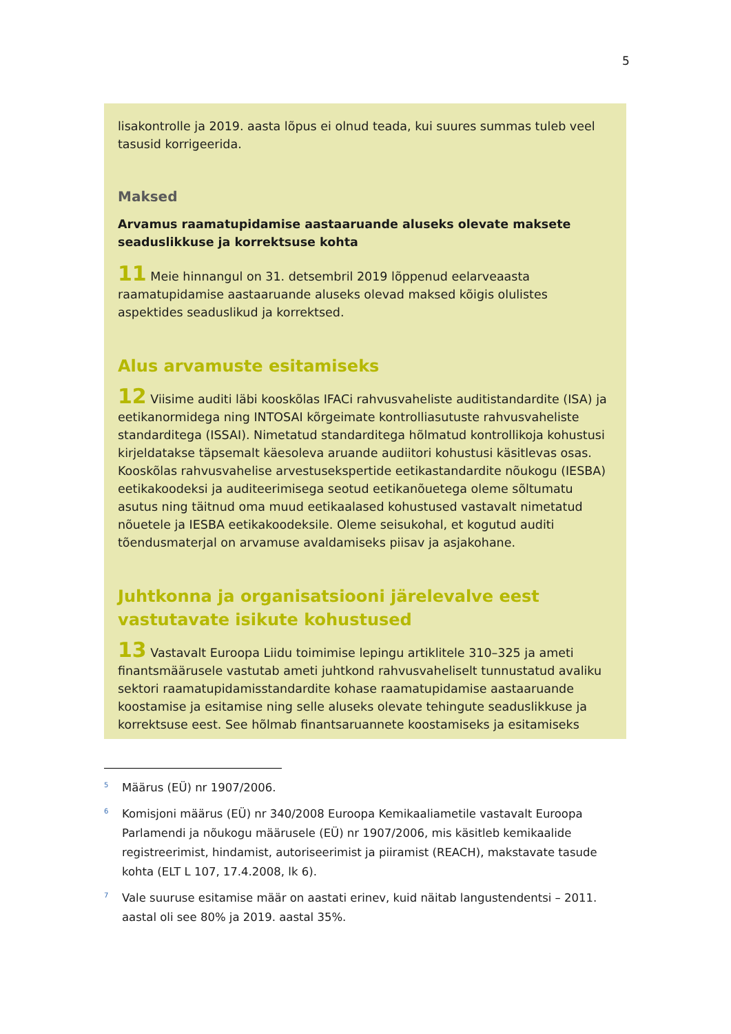5
lisakontrolle ja 2019. aasta lõpus ei olnud teada, kui suures summas tuleb veel tasusid korrigeerida.
Maksed
Arvamus raamatupidamise aastaaruande aluseks olevate maksete seaduslikkuse ja korrektsuse kohta
11 Meie hinnangul on 31. detsembril 2019 lõppenud eelarveaasta raamatupidamise aastaaruande aluseks olevad maksed kõigis olulistes aspektides seaduslikud ja korrektsed.
Alus arvamuste esitamiseks
12 Viisime auditi läbi kooskõlas IFACi rahvusvaheliste auditistandardite (ISA) ja eetikanormidega ning INTOSAI kõrgeimate kontrolliasutuste rahvusvaheliste standarditega (ISSAI). Nimetatud standarditega hõlmatud kontrollikoja kohustusi kirjeldatakse täpsemalt käesoleva aruande audiitori kohustusi käsitlevas osas. Kooskõlas rahvusvahelise arvestusekspertide eetikastandardite nõukogu (IESBA) eetikakoodeksi ja auditeerimisega seotud eetikanõuetega oleme sõltumatu asutus ning täitnud oma muud eetikaalased kohustused vastavalt nimetatud nõuetele ja IESBA eetikakoodeksile. Oleme seisukohal, et kogutud auditi tõendusmaterjal on arvamuse avaldamiseks piisav ja asjakohane.
Juhtkonna ja organisatsiooni järelevalve eest vastutavate isikute kohustused
13 Vastavalt Euroopa Liidu toimimise lepingu artiklitele 310–325 ja ameti finantsmäärusele vastutab ameti juhtkond rahvusvaheliselt tunnustatud avaliku sektori raamatupidamisstandardite kohase raamatupidamise aastaaruande koostamise ja esitamise ning selle aluseks olevate tehingute seaduslikkuse ja korrektsuse eest. See hõlmab finantsaruannete koostamiseks ja esitamiseks
<sup>5</sup> Määrus (EÜ) nr 1907/2006.
<sup>6</sup> Komisjoni määrus (EÜ) nr 340/2008 Euroopa Kemikaaliametile vastavalt Euroopa Parlamendi ja nõukogu määrusele (EÜ) nr 1907/2006, mis käsitleb kemikaalide registreerimist, hindamist, autoriseerimist ja piiramist (REACH), makstavate tasude kohta (ELT L 107, 17.4.2008, lk 6).
<sup>7</sup> Vale suuruse esitamise määr on aastati erinev, kuid näitab langustendentsi – 2011. aastal oli see 80% ja 2019. aastal 35%.